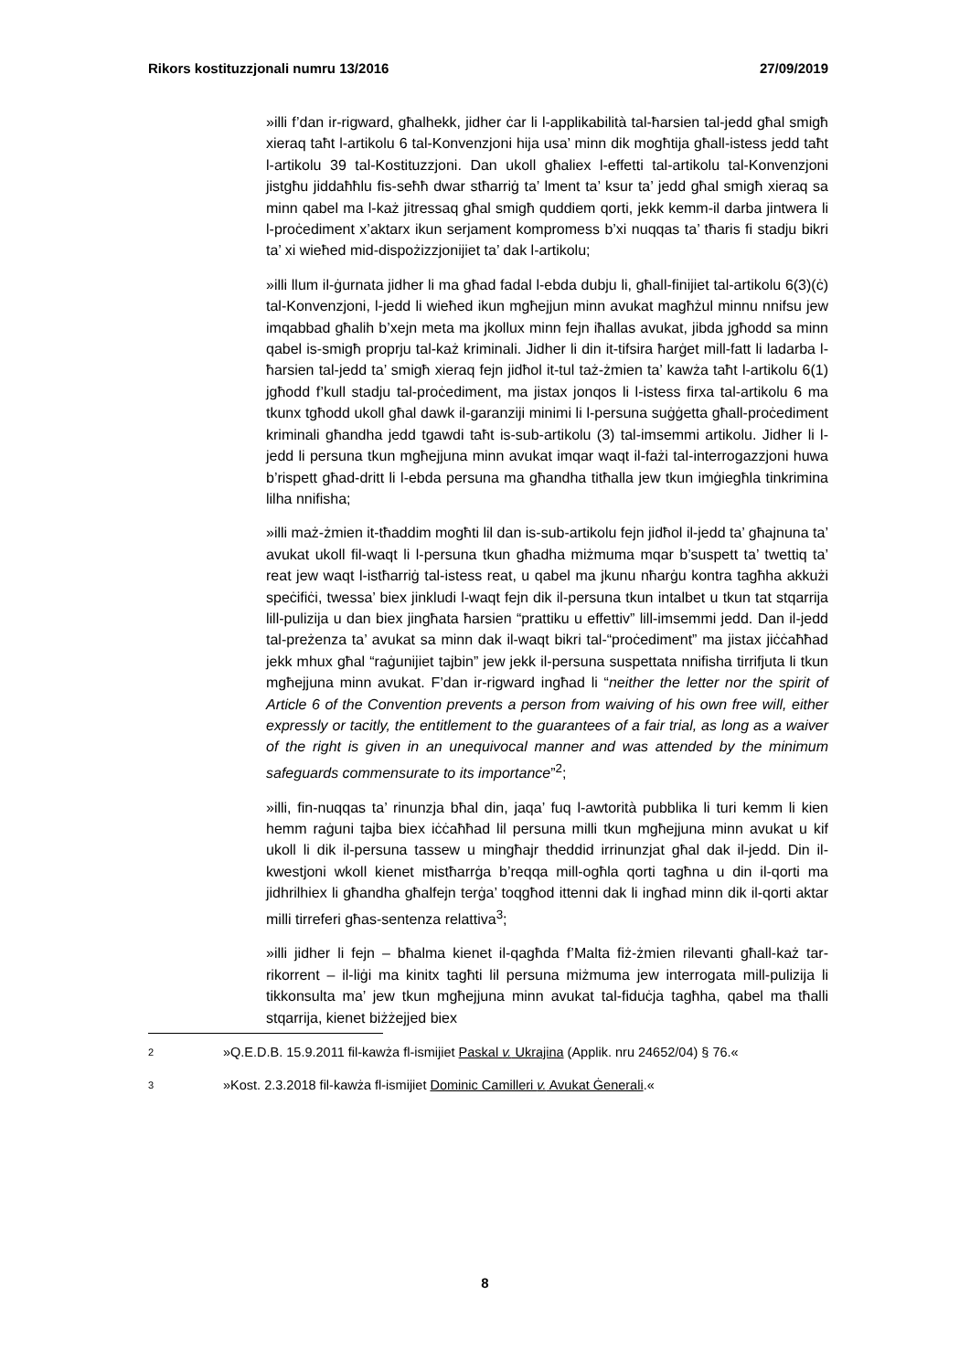Rikors kostituzzjonali numru 13/2016 27/09/2019
»illi f’dan ir-rigward, għalhekk, jidher ċar li l-applikabilità tal-ħarsien tal-jedd għal smigħ xieraq taħt l-artikolu 6 tal-Konvenzjoni hija usa’ minn dik mogħtija għall-istess jedd taħt l-artikolu 39 tal-Kostituzzjoni. Dan ukoll għaliex l-effetti tal-artikolu tal-Konvenzjoni jistgħu jiddaħħlu fis-seħħ dwar stħarriġ ta’ lment ta’ ksur ta’ jedd għal smigħ xieraq sa minn qabel ma l-każ jitressaq għal smigħ quddiem qorti, jekk kemm-il darba jintwera li l-proċediment x’aktarx ikun serjament kompromess b’xi nuqqas ta’ tħaris fi stadju bikri ta’ xi wieħed mid-dispożizzjonijiet ta’ dak l-artikolu;
»illi llum il-ġurnata jidher li ma għad fadal l-ebda dubju li, għall-finijiet tal-artikolu 6(3)(ċ) tal-Konvenzjoni, l-jedd li wieħed ikun mgħejjun minn avukat magħżul minnu nnifsu jew imqabbad għalih b’xejn meta ma jkollux minn fejn iħallas avukat, jibda jgħodd sa minn qabel is-smigħ proprju tal-każ kriminali. Jidher li din it-tifsira ħarġet mill-fatt li ladarba l-ħarsien tal-jedd ta’ smigħ xieraq fejn jidħol it-tul taż-żmien ta’ kawża taħt l-artikolu 6(1) jgħodd f’kull stadju tal-proċediment, ma jistax jonqos li l-istess firxa tal-artikolu 6 ma tkunx tgħodd ukoll għal dawk il-garanziji minimi li l-persuna suġġetta għall-proċediment kriminali għandha jedd tgawdi taħt is-sub-artikolu (3) tal-imsemmi artikolu. Jidher li l-jedd li persuna tkun mgħejjuna minn avukat imqar waqt il-fażi tal-interrogazzjoni huwa b’rispett għad-dritt li l-ebda persuna ma għandha titħalla jew tkun imġiegħla tinkrimina lilha nnifisha;
»illi maż-żmien it-tħaddim mogħti lil dan is-sub-artikolu fejn jidħol il-jedd ta’ għajnuna ta’ avukat ukoll fil-waqt li l-persuna tkun għadha miżmuma mqar b’suspett ta’ twettiq ta’ reat jew waqt l-istħarriġ tal-istess reat, u qabel ma jkunu nħarġu kontra tagħha akkużi speċifiċi, twessa’ biex jinkludi l-waqt fejn dik il-persuna tkun intalbet u tkun tat stqarrija lill-pulizija u dan biex jingħata ħarsien “prattiku u effettiv” lill-imsemmi jedd. Dan il-jedd tal-preżenza ta’ avukat sa minn dak il-waqt bikri tal-“proċediment” ma jistax jiċċaħħad jekk mhux għal “raġunijiet tajbin” jew jekk il-persuna suspettata nnifisha tirrifjuta li tkun mgħejjuna minn avukat. F’dan ir-rigward ingħad li “neither the letter nor the spirit of Article 6 of the Convention prevents a person from waiving of his own free will, either expressly or tacitly, the entitlement to the guarantees of a fair trial, as long as a waiver of the right is given in an unequivocal manner and was attended by the minimum safeguards commensurate to its importance”<sup>2</sup>;
»illi, fin-nuqqas ta’ rinunzja bħal din, jaqa’ fuq l-awtorità pubblika li turi kemm li kien hemm raġuni tajba biex iċċaħħad lil persuna milli tkun mgħejjuna minn avukat u kif ukoll li dik il-persuna tassew u mingħajr theddid irrinunzjat għal dak il-jedd. Din il-kwestjoni wkoll kienet mistħarrġa b’reqqa mill-ogħla qorti tagħna u din il-qorti ma jidhrilhiex li għandha għalfejn terġa’ toqgħod ittenni dak li ingħad minn dik il-qorti aktar milli tirreferi għas-sentenza relattiva<sup>3</sup>;
»illi jidher li fejn – bħalma kienet il-qagħda f’Malta fiż-żmien rilevanti għall-każ tar-rikorrent – il-liġi ma kinitx tagħti lil persuna miżmuma jew interrogata mill-pulizija li tikkonsulta ma’ jew tkun mgħejjuna minn avukat tal-fiduċja tagħha, qabel ma tħalli stqarrija, kienet biżżejjed biex
2 »Q.E.D.B. 15.9.2011 fil-kawża fl-ismijiet Paskal v. Ukrajina (Applik. nru 24652/04) § 76.«
3 »Kost. 2.3.2018 fil-kawża fl-ismijiet Dominic Camilleri v. Avukat Ġenerali.«
8